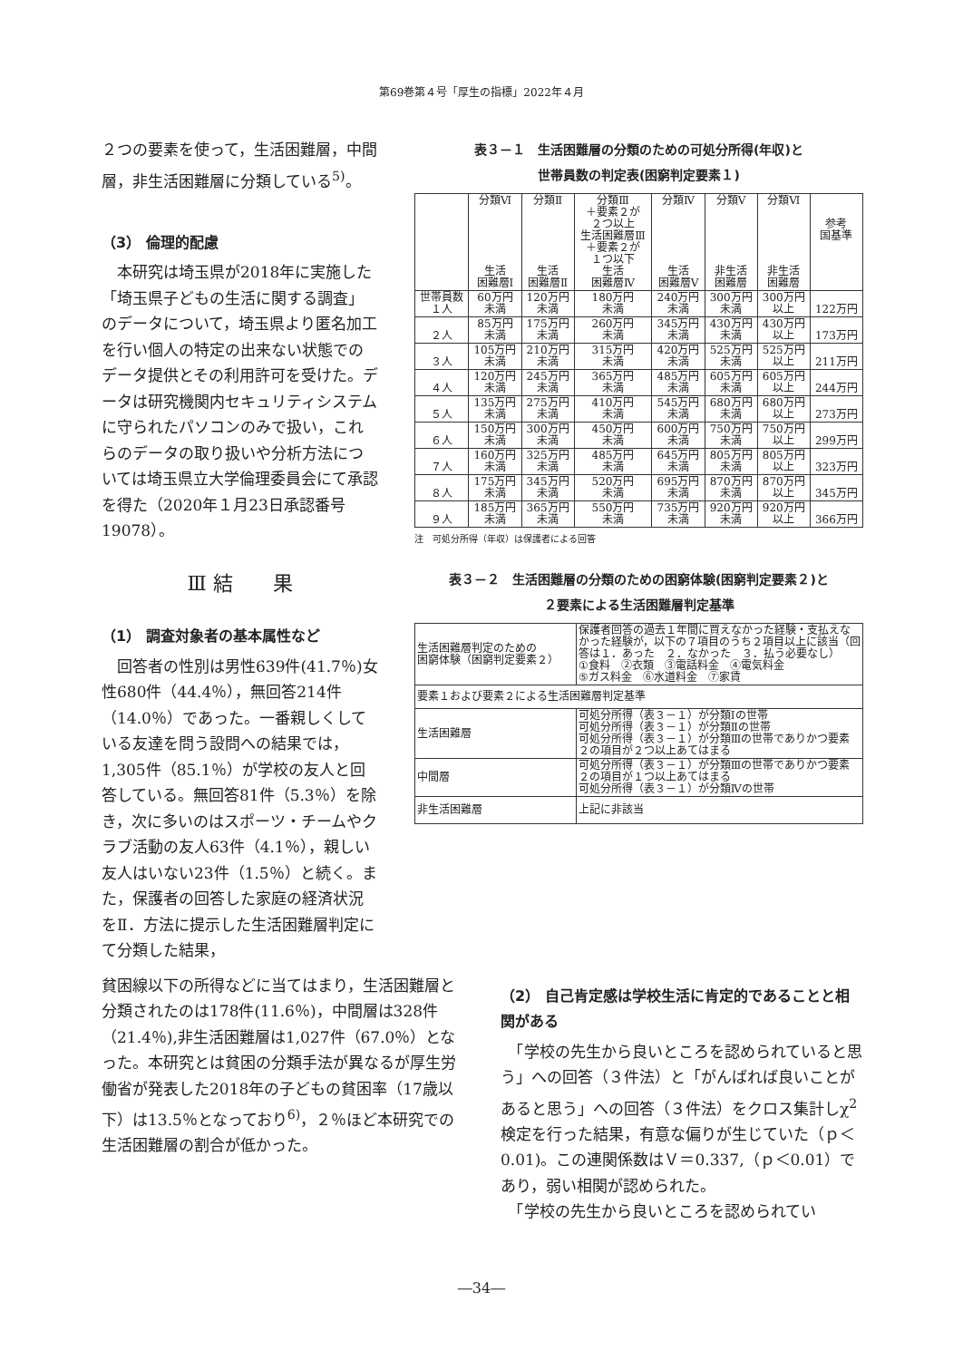第69巻第４号「厚生の指標」2022年４月
２つの要素を使って，生活困難層，中間層，非生活困難層に分類している<sup>5)</sup>。
（3） 倫理的配慮
　本研究は埼玉県が2018年に実施した「埼玉県子どもの生活に関する調査」のデータについて，埼玉県より匿名加工を行い個人の特定の出来ない状態でのデータ提供とその利用許可を受けた。データは研究機関内セキュリティシステムに守られたパソコンのみで扱い，これらのデータの取り扱いや分析方法については埼玉県立大学倫理委員会にて承認を得た（2020年１月23日承認番号19078）。
Ⅲ 結　　果
（1） 調査対象者の基本属性など
　回答者の性別は男性639件(41.7％)女性680件（44.4％），無回答214件（14.0％）であった。一番親しくしている友達を問う設問への結果では，1,305件（85.1％）が学校の友人と回答している。無回答81件（5.3％）を除き，次に多いのはスポーツ・チームやクラブ活動の友人63件（4.1％），親しい友人はいない23件（1.5％）と続く。また，保護者の回答した家庭の経済状況をⅡ．方法に提示した生活困難層判定にて分類した結果，
表３－１　生活困難層の分類のための可処分所得(年収)と
世帯員数の判定表(困窮判定要素１)
| | 分類Ⅵ 生活 困難層Ⅰ | 分類Ⅱ 生活 困難層Ⅱ | 分類Ⅲ ＋要素２が ２つ以上 生活困難層Ⅲ ＋要素２が １つ以下 生活 困難層Ⅳ | 分類Ⅳ 生活 困難層Ⅴ | 分類Ⅴ 非生活 困難層 | 分類Ⅵ 非生活 困難層 | 参考 国基準 |
| --- | --- | --- | --- | --- | --- | --- | --- |
| 世帯員数 １人 | 60万円 未満 | 120万円 未満 | 180万円 未満 | 240万円 未満 | 300万円 未満 | 300万円 以上 | 122万円 |
| ２人 | 85万円 未満 | 175万円 未満 | 260万円 未満 | 345万円 未満 | 430万円 未満 | 430万円 以上 | 173万円 |
| ３人 | 105万円 未満 | 210万円 未満 | 315万円 未満 | 420万円 未満 | 525万円 未満 | 525万円 以上 | 211万円 |
| ４人 | 120万円 未満 | 245万円 未満 | 365万円 未満 | 485万円 未満 | 605万円 未満 | 605万円 以上 | 244万円 |
| ５人 | 135万円 未満 | 275万円 未満 | 410万円 未満 | 545万円 未満 | 680万円 未満 | 680万円 以上 | 273万円 |
| ６人 | 150万円 未満 | 300万円 未満 | 450万円 未満 | 600万円 未満 | 750万円 未満 | 750万円 以上 | 299万円 |
| ７人 | 160万円 未満 | 325万円 未満 | 485万円 未満 | 645万円 未満 | 805万円 未満 | 805万円 以上 | 323万円 |
| ８人 | 175万円 未満 | 345万円 未満 | 520万円 未満 | 695万円 未満 | 870万円 未満 | 870万円 以上 | 345万円 |
| ９人 | 185万円 未満 | 365万円 未満 | 550万円 未満 | 735万円 未満 | 920万円 未満 | 920万円 以上 | 366万円 |
注　可処分所得（年収）は保護者による回答
表３－２　生活困難層の分類のための困窮体験(困窮判定要素２)と
２要素による生活困難層判定基準
| 生活困難層判定のための 困窮体験（困窮判定要素２） | 保護者回答の過去１年間に買えなかった経験・支払えなかった経験が，以下の７項目のうち２項目以上に該当（回答は１．あった ２．なかった ３．払う必要なし） ①食料 ②衣類 ③電話料金 ④電気料金 ⑤ガス料金 ⑥水道料金 ⑦家賃 |
| 要素１および要素２による生活困難層判定基準 | |
| 生活困難層 | 可処分所得（表３－１）が分類Ⅰの世帯 可処分所得（表３－１）が分類Ⅱの世帯 可処分所得（表３－１）が分類Ⅲの世帯でありかつ要素２の項目が２つ以上あてはまる |
| 中間層 | 可処分所得（表３－１）が分類Ⅲの世帯でありかつ要素２の項目が１つ以上あてはまる 可処分所得（表３－１）が分類Ⅳの世帯 |
| 非生活困難層 | 上記に非該当 |
貧困線以下の所得などに当てはまり，生活困難層と分類されたのは178件(11.6％)，中間層は328件（21.4％),非生活困難層は1,027件（67.0％）となった。本研究とは貧困の分類手法が異なるが厚生労働省が発表した2018年の子どもの貧困率（17歳以下）は13.5％となっており<sup>6)</sup>，２％ほど本研究での生活困難層の割合が低かった。
（2） 自己肯定感は学校生活に肯定的であることと相関がある
　「学校の先生から良いところを認められていると思う」への回答（３件法）と「がんばれば良いことがあると思う」への回答（３件法）をクロス集計しχ<sup>2</sup>検定を行った結果，有意な偏りが生じていた（ｐ＜0.01)。この連関係数はＶ＝0.337,（ｐ＜0.01）であり，弱い相関が認められた。
　「学校の先生から良いところを認められてい
―34―